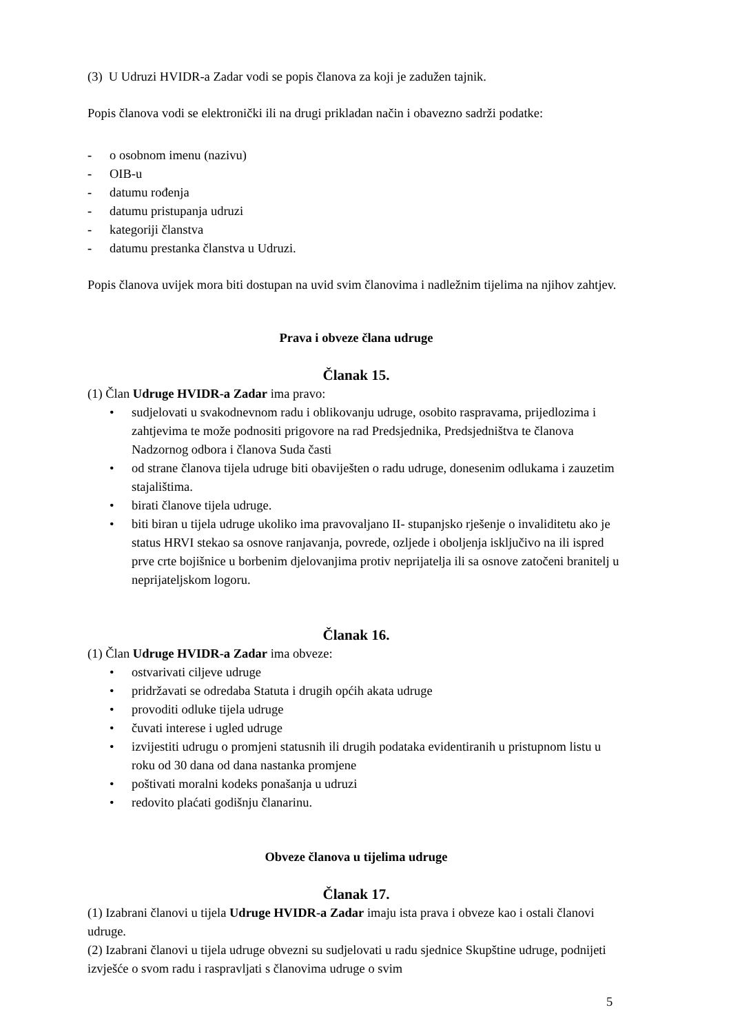(3) U Udruzi HVIDR-a Zadar vodi se popis članova za koji je zadužen tajnik.
Popis članova vodi se elektronički ili na drugi prikladan način i obavezno sadrži podatke:
- o osobnom imenu (nazivu)
- OIB-u
- datumu rođenja
- datumu pristupanja udruzi
- kategoriji članstva
- datumu prestanka članstva u Udruzi.
Popis članova uvijek mora biti dostupan na uvid svim članovima i nadležnim tijelima na njihov zahtjev.
Prava i obveze člana udruge
Članak 15.
(1) Član Udruge HVIDR-a Zadar ima pravo:
• sudjelovati u svakodnevnom radu i oblikovanju udruge, osobito raspravama, prijedlozima i zahtjevima te može podnositi prigovore na rad Predsjednika, Predsjedništva te članova Nadzornog odbora i članova Suda časti
• od strane članova tijela udruge biti obaviješten o radu udruge, donesenim odlukama i zauzetim stajalištima.
• birati članove tijela udruge.
• biti biran u tijela udruge ukoliko ima pravovaljano II- stupanjsko rješenje o invaliditetu ako je status HRVI stekao sa osnove ranjavanja, povrede, ozljede i oboljenja isključivo na ili ispred prve crte bojišnice u borbenim djelovanjima protiv neprijatelja ili sa osnove zatočeni branitelj u neprijateljskom logoru.
Članak 16.
(1) Član Udruge HVIDR-a Zadar ima obveze:
• ostvarivati ciljeve udruge
• pridržavati se odredaba Statuta i drugih općih akata udruge
• provoditi odluke tijela udruge
• čuvati interese i ugled udruge
• izvijestiti udrugu o promjeni statusnih ili drugih podataka evidentiranih u pristupnom listu u roku od 30 dana od dana nastanka promjene
• poštivati moralni kodeks ponašanja u udruzi
• redovito plaćati godišnju članarinu.
Obveze članova u tijelima udruge
Članak 17.
(1) Izabrani članovi u tijela Udruge HVIDR-a Zadar imaju ista prava i obveze kao i ostali članovi udruge.
(2) Izabrani članovi u tijela udruge obvezni su sudjelovati u radu sjednice Skupštine udruge, podnijeti izvješće o svom radu i raspravljati s članovima udruge o svim
5